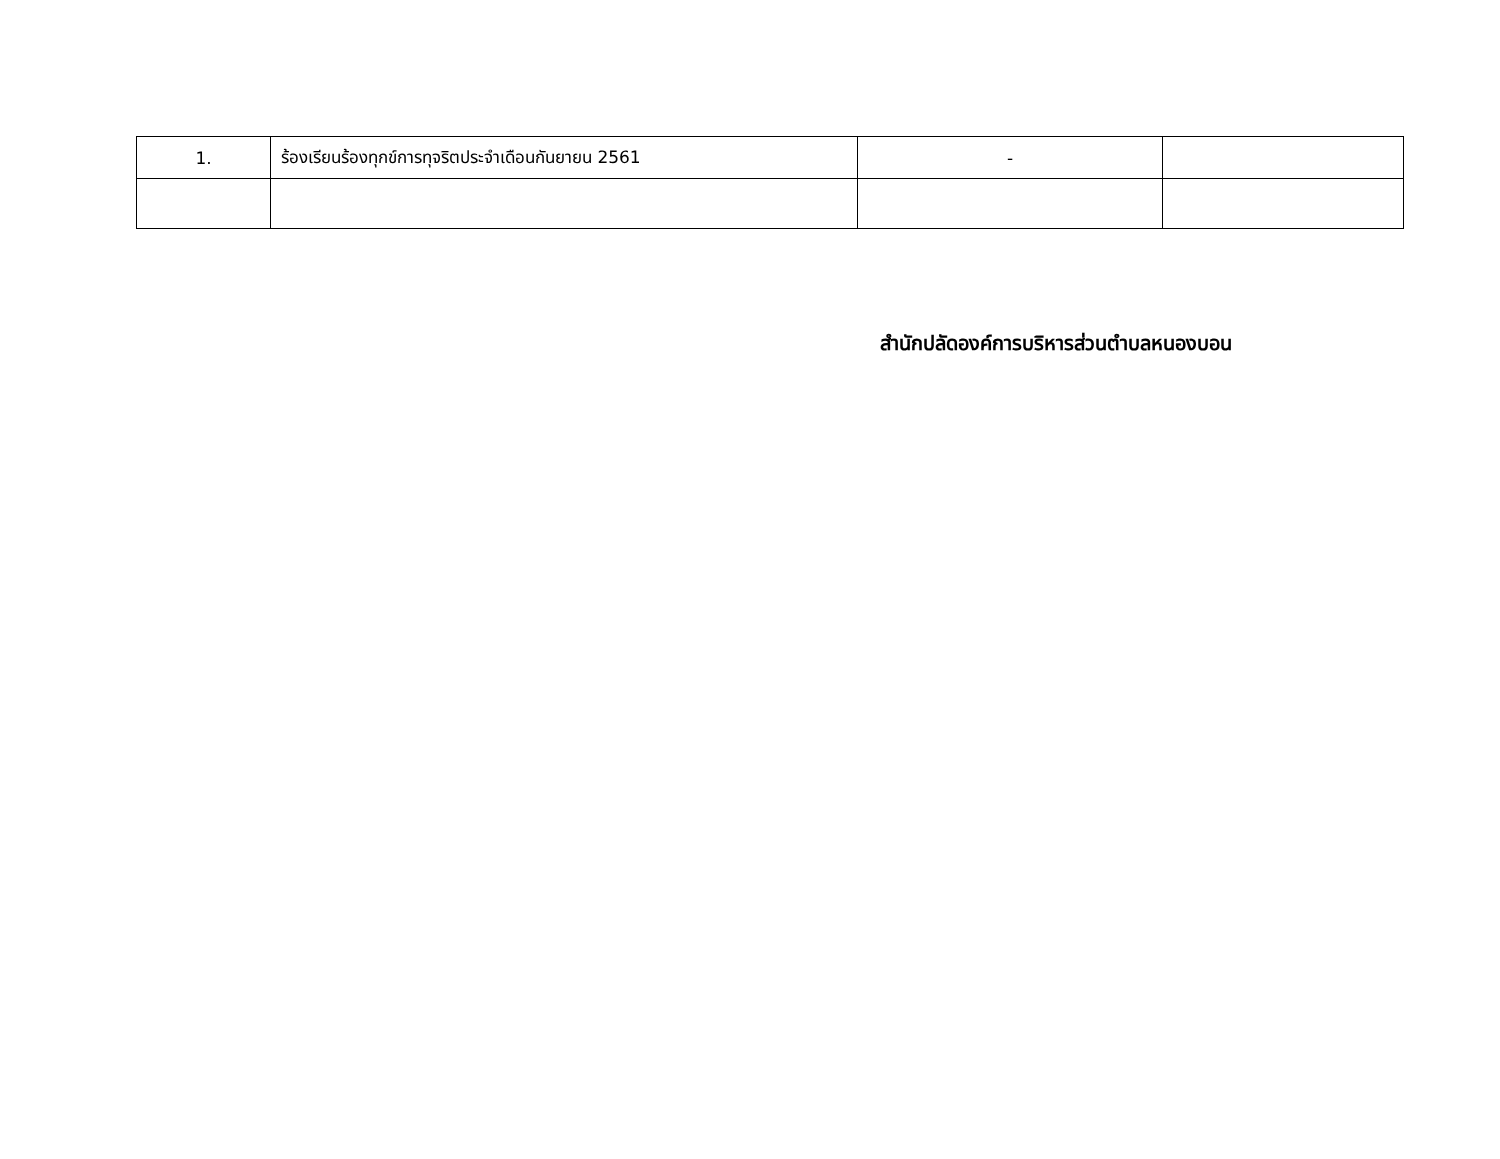| 1. | ร้องเรียนร้องทุกข์การทุจริตประจำเดือนกันยายน 2561 | - | |
สำนักปลัดองค์การบริหารส่วนตำบลหนองบอน